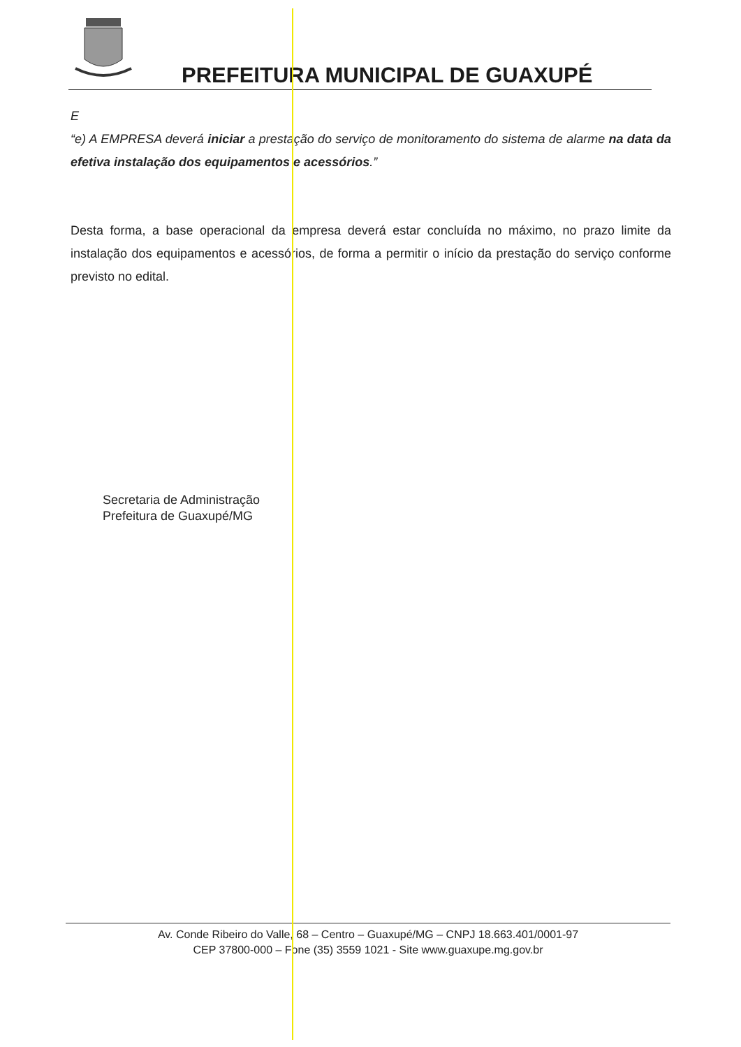PREFEITURA MUNICIPAL DE GUAXUPÉ
E
“e) A EMPRESA deverá iniciar a prestação do serviço de monitoramento do sistema de alarme na data da efetiva instalação dos equipamentos e acessórios.”
Desta forma, a base operacional da empresa deverá estar concluída no máximo, no prazo limite da instalação dos equipamentos e acessórios, de forma a permitir o início da prestação do serviço conforme previsto no edital.
Secretaria de Administração
Prefeitura de Guaxupé/MG
Av. Conde Ribeiro do Valle, 68 – Centro – Guaxupé/MG – CNPJ 18.663.401/0001-97
CEP 37800-000 – Fone (35) 3559 1021 - Site www.guaxupe.mg.gov.br